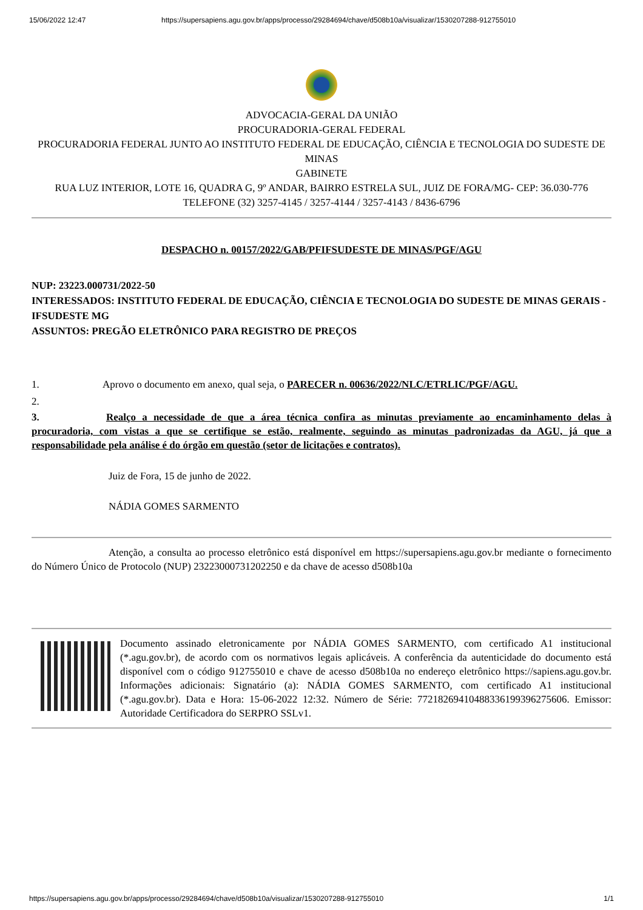15/06/2022 12:47 https://supersapiens.agu.gov.br/apps/processo/29284694/chave/d508b10a/visualizar/1530207288-912755010
ADVOCACIA-GERAL DA UNIÃO
PROCURADORIA-GERAL FEDERAL
PROCURADORIA FEDERAL JUNTO AO INSTITUTO FEDERAL DE EDUCAÇÃO, CIÊNCIA E TECNOLOGIA DO SUDESTE DE MINAS
GABINETE
RUA LUZ INTERIOR, LOTE 16, QUADRA G, 9º ANDAR, BAIRRO ESTRELA SUL, JUIZ DE FORA/MG- CEP: 36.030-776 TELEFONE (32) 3257-4145 / 3257-4144 / 3257-4143 / 8436-6796
DESPACHO n. 00157/2022/GAB/PFIFSUDESTE DE MINAS/PGF/AGU
NUP: 23223.000731/2022-50
INTERESSADOS: INSTITUTO FEDERAL DE EDUCAÇÃO, CIÊNCIA E TECNOLOGIA DO SUDESTE DE MINAS GERAIS - IFSUDESTE MG
ASSUNTOS: PREGÃO ELETRÔNICO PARA REGISTRO DE PREÇOS
1. Aprovo o documento em anexo, qual seja, o PARECER n. 00636/2022/NLC/ETRLIC/PGF/AGU.
2.
3. Realço a necessidade de que a área técnica confira as minutas previamente ao encaminhamento delas à procuradoria, com vistas a que se certifique se estão, realmente, seguindo as minutas padronizadas da AGU, já que a responsabilidade pela análise é do órgão em questão (setor de licitações e contratos).
Juiz de Fora, 15 de junho de 2022.
NÁDIA GOMES SARMENTO
Atenção, a consulta ao processo eletrônico está disponível em https://supersapiens.agu.gov.br mediante o fornecimento do Número Único de Protocolo (NUP) 23223000731202250 e da chave de acesso d508b10a
Documento assinado eletronicamente por NÁDIA GOMES SARMENTO, com certificado A1 institucional (*.agu.gov.br), de acordo com os normativos legais aplicáveis. A conferência da autenticidade do documento está disponível com o código 912755010 e chave de acesso d508b10a no endereço eletrônico https://sapiens.agu.gov.br. Informações adicionais: Signatário (a): NÁDIA GOMES SARMENTO, com certificado A1 institucional (*.agu.gov.br). Data e Hora: 15-06-2022 12:32. Número de Série: 77218269410488336199396275606. Emissor: Autoridade Certificadora do SERPRO SSLv1.
https://supersapiens.agu.gov.br/apps/processo/29284694/chave/d508b10a/visualizar/1530207288-912755010 1/1